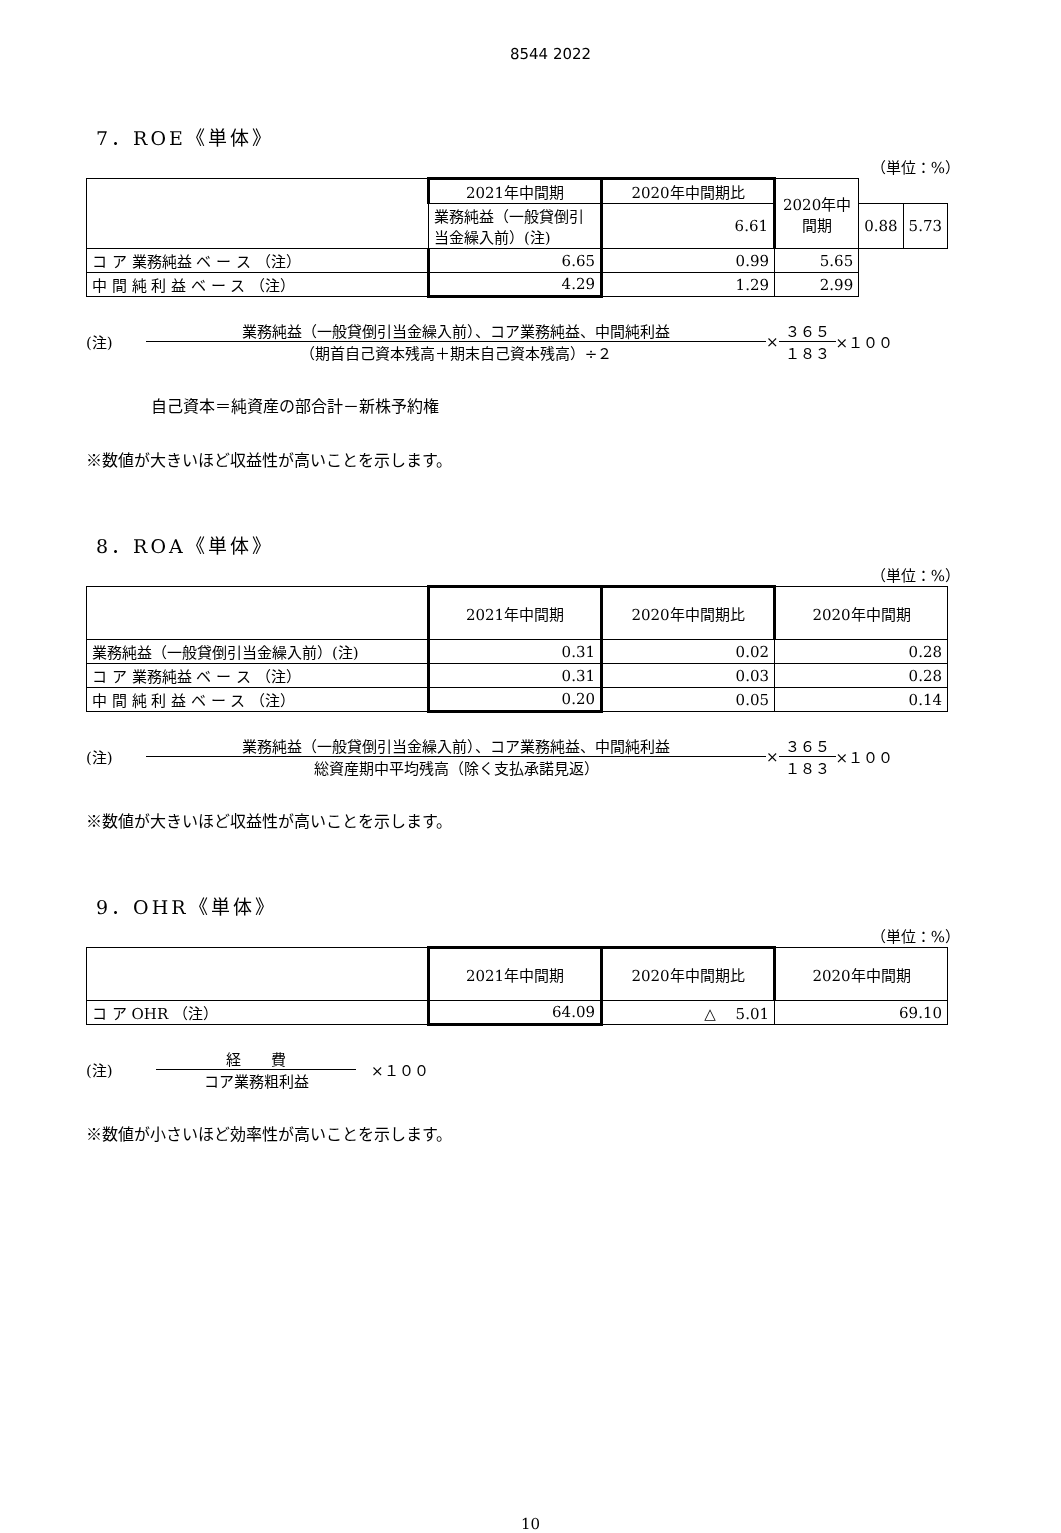8544 2022
7．ROE《単体》
（単位：%）
| | 2021年中間期 | 2020年中間期比 | 2020年中間期 | | |
| --- | --- | --- | --- | --- | --- |
| | 業務純益（一般貸倒引当金繰入前）(注) | 6.61 | | 0.88 | 5.73 |
| コ ア 業務純益 ベ ー ス （注） | 6.65 | 0.99 | 5.65 | | |
| 中 間 純 利 益 ベ ー ス （注） | 4.29 | 1.29 | 2.99 | | |
(注) 業務純益（一般貸倒引当金繰入前）、コア業務純益、中間純利益 （期首自己資本残高＋期末自己資本残高）÷２ × ３６５ １８３ ×１００
自己資本＝純資産の部合計－新株予約権
※数値が大きいほど収益性が高いことを示します。
8．ROA《単体》
（単位：%）
| | 2021年中間期 | 2020年中間期比 | 2020年中間期 |
| --- | --- | --- | --- |
| 業務純益（一般貸倒引当金繰入前）(注) | 0.31 | 0.02 | 0.28 |
| コ ア 業務純益 ベ ー ス （注） | 0.31 | 0.03 | 0.28 |
| 中 間 純 利 益 ベ ー ス （注） | 0.20 | 0.05 | 0.14 |
(注) 業務純益（一般貸倒引当金繰入前）、コア業務純益、中間純利益 総資産期中平均残高（除く支払承諾見返） × ３６５ １８３ ×１００
※数値が大きいほど収益性が高いことを示します。
9．OHR《単体》
（単位：%）
| | 2021年中間期 | 2020年中間期比 | 2020年中間期 |
| --- | --- | --- | --- |
| コ ア OHR （注） | 64.09 | △ 5.01 | 69.10 |
(注) 経　　費 コア業務粗利益　×１００
※数値が小さいほど効率性が高いことを示します。
10